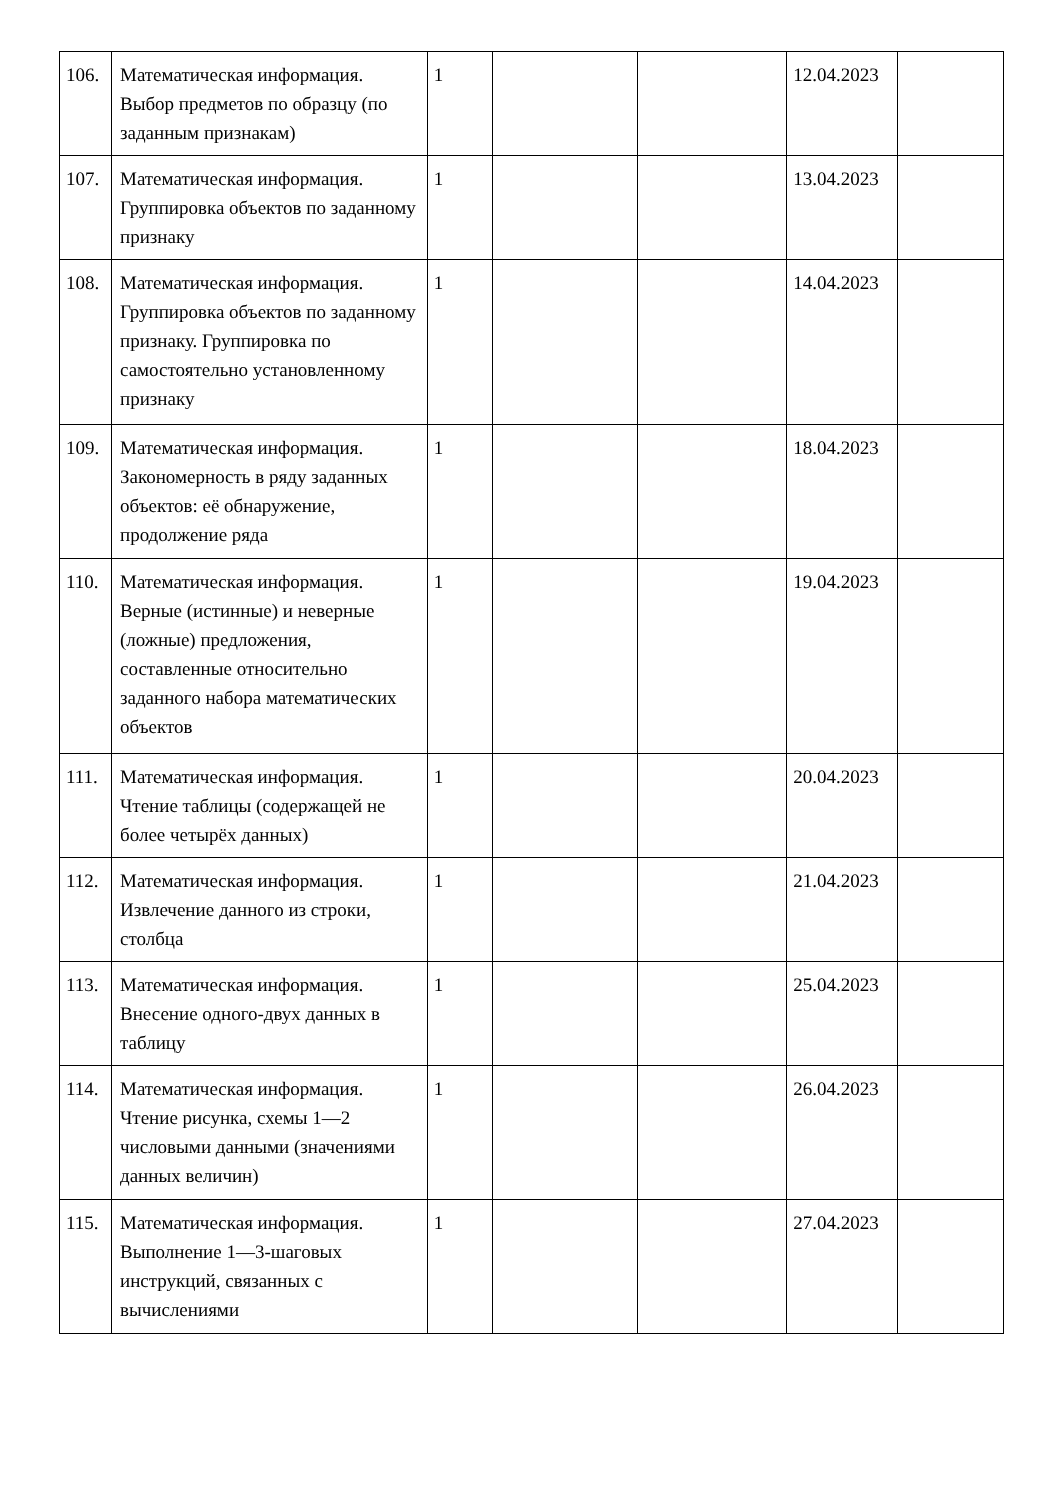| 106. | Математическая информация. Выбор предметов по образцу (по заданным признакам) | 1 | | | 12.04.2023 | |
| 107. | Математическая информация. Группировка объектов по заданному признаку | 1 | | | 13.04.2023 | |
| 108. | Математическая информация. Группировка объектов по заданному признаку. Группировка по самостоятельно установленному признаку | 1 | | | 14.04.2023 | |
| 109. | Математическая информация. Закономерность в ряду заданных объектов: её обнаружение, продолжение ряда | 1 | | | 18.04.2023 | |
| 110. | Математическая информация. Верные (истинные) и неверные (ложные) предложения, составленные относительно заданного набора математических объектов | 1 | | | 19.04.2023 | |
| 111. | Математическая информация. Чтение таблицы (содержащей не более четырёх данных) | 1 | | | 20.04.2023 | |
| 112. | Математическая информация. Извлечение данного из строки, столбца | 1 | | | 21.04.2023 | |
| 113. | Математическая информация. Внесение одного-двух данных в таблицу | 1 | | | 25.04.2023 | |
| 114. | Математическая информация. Чтение рисунка, схемы 1—2 числовыми данными (значениями данных величин) | 1 | | | 26.04.2023 | |
| 115. | Математическая информация. Выполнение 1—3-шаговых инструкций, связанных с вычислениями | 1 | | | 27.04.2023 | |